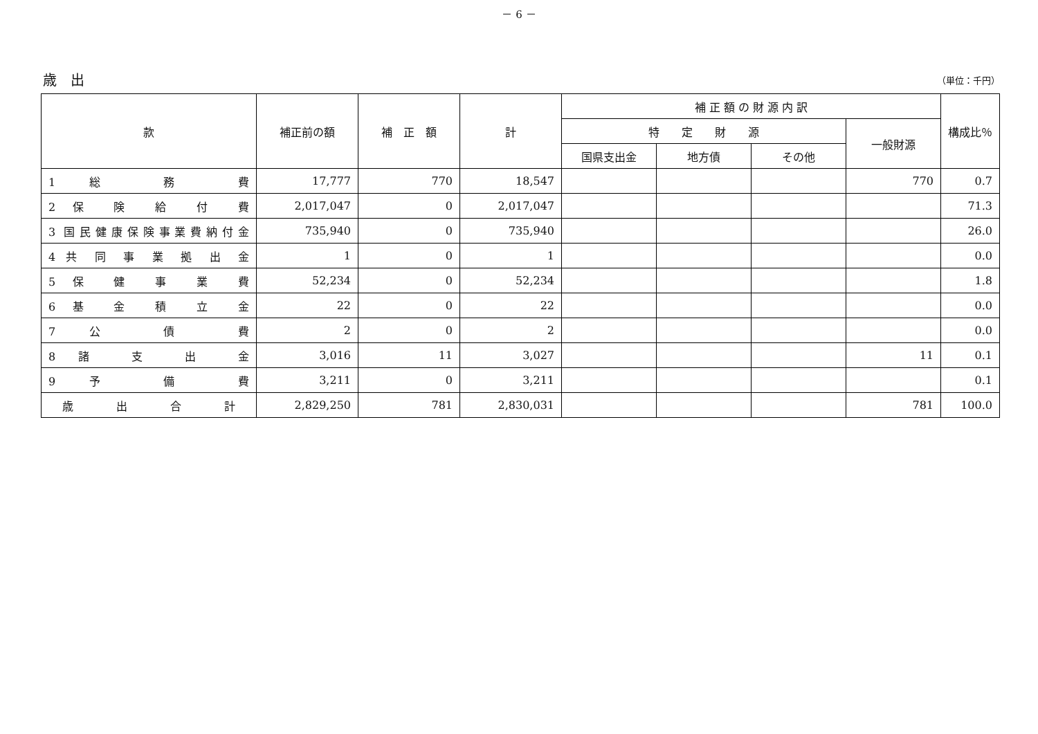－ 6 －
歳　出
（単位：千円）
| 款 | 補正前の額 | 補 正 額 | 計 | 補 正 額 の 財 源 内 訳 | | | | 構成比％ |
| --- | --- | --- | --- | --- | --- | --- | --- | --- |
| | | | | 特 定 財 源 | | | 一般財源 | |
| | | | | 国県支出金 | 地方債 | その他 | | |
| 1 総 務 費 | 17,777 | 770 | 18,547 | | | | 770 | 0.7 |
| 2 保 険 給 付 費 | 2,017,047 | 0 | 2,017,047 | | | | | 71.3 |
| 3 国民健康保険事業費納付金 | 735,940 | 0 | 735,940 | | | | | 26.0 |
| 4 共 同 事 業 拠 出 金 | 1 | 0 | 1 | | | | | 0.0 |
| 5 保 健 事 業 費 | 52,234 | 0 | 52,234 | | | | | 1.8 |
| 6 基 金 積 立 金 | 22 | 0 | 22 | | | | | 0.0 |
| 7 公 債 費 | 2 | 0 | 2 | | | | | 0.0 |
| 8 諸 支 出 金 | 3,016 | 11 | 3,027 | | | | 11 | 0.1 |
| 9 予 備 費 | 3,211 | 0 | 3,211 | | | | | 0.1 |
| 歳 出 合 計 | 2,829,250 | 781 | 2,830,031 | | | | 781 | 100.0 |